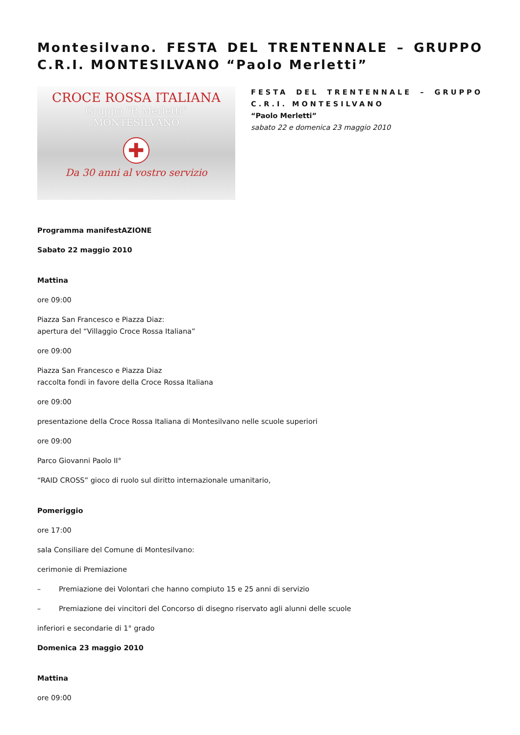Montesilvano. FESTA DEL TRENTENNALE – GRUPPO C.R.I. MONTESILVANO “Paolo Merletti”
CROCE ROSSA ITALIANA
Gruppo “P. Merletti”
MONTESILVANO
✚
Da 30 anni al vostro servizio
FESTA DEL TRENTENNALE – GRUPPO C.R.I. MONTESILVANO
“Paolo Merletti”
sabato 22 e domenica 23 maggio 2010
Programma manifestAZIONE
Sabato 22 maggio 2010
Mattina
ore 09:00
Piazza San Francesco e Piazza Diaz:
apertura del “Villaggio Croce Rossa Italiana”
ore 09:00
Piazza San Francesco e Piazza Diaz
raccolta fondi in favore della Croce Rossa Italiana
ore 09:00
presentazione della Croce Rossa Italiana di Montesilvano nelle scuole superiori
ore 09:00
Parco Giovanni Paolo II°
“RAID CROSS” gioco di ruolo sul diritto internazionale umanitario,
Pomeriggio
ore 17:00
sala Consiliare del Comune di Montesilvano:
cerimonie di Premiazione
– Premiazione dei Volontari che hanno compiuto 15 e 25 anni di servizio
– Premiazione dei vincitori del Concorso di disegno riservato agli alunni delle scuole
inferiori e secondarie di 1° grado
Domenica 23 maggio 2010
Mattina
ore 09:00